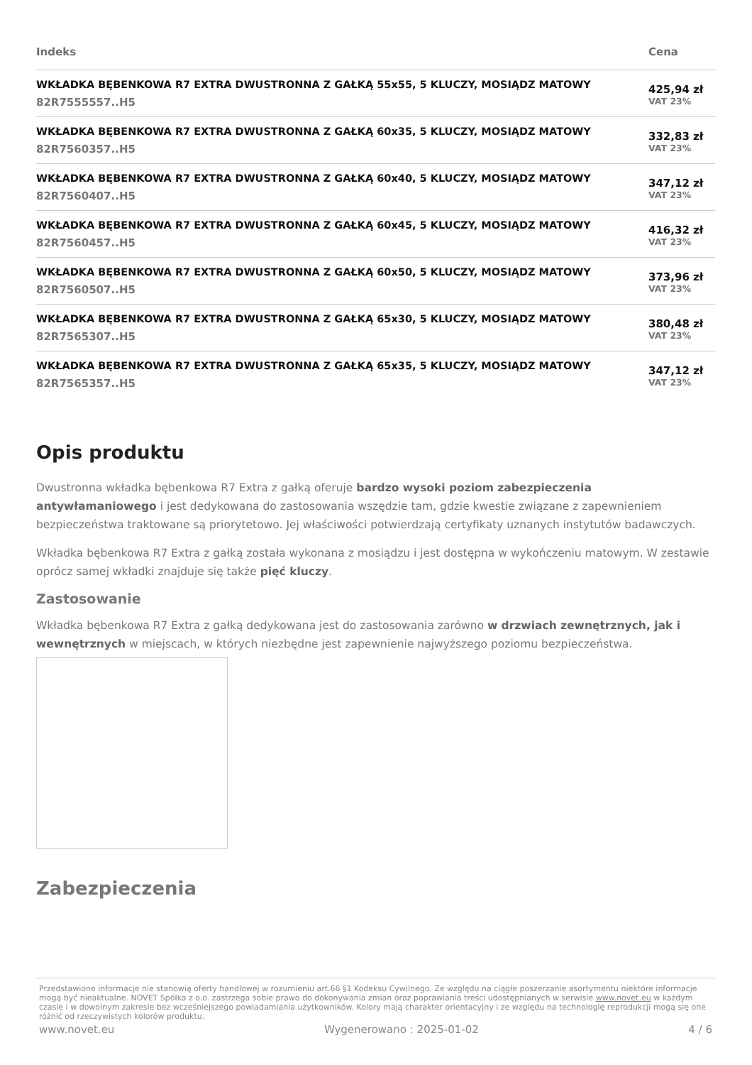| Indeks | Cena |
| --- | --- |
| WKŁADKA BĘBENKOWA R7 EXTRA DWUSTRONNA Z GAŁKĄ 55x55, 5 KLUCZY, MOSIĄDZ MATOWY 82R7555557..H5 | 425,94 zł VAT 23% |
| WKŁADKA BĘBENKOWA R7 EXTRA DWUSTRONNA Z GAŁKĄ 60x35, 5 KLUCZY, MOSIĄDZ MATOWY 82R7560357..H5 | 332,83 zł VAT 23% |
| WKŁADKA BĘBENKOWA R7 EXTRA DWUSTRONNA Z GAŁKĄ 60x40, 5 KLUCZY, MOSIĄDZ MATOWY 82R7560407..H5 | 347,12 zł VAT 23% |
| WKŁADKA BĘBENKOWA R7 EXTRA DWUSTRONNA Z GAŁKĄ 60x45, 5 KLUCZY, MOSIĄDZ MATOWY 82R7560457..H5 | 416,32 zł VAT 23% |
| WKŁADKA BĘBENKOWA R7 EXTRA DWUSTRONNA Z GAŁKĄ 60x50, 5 KLUCZY, MOSIĄDZ MATOWY 82R7560507..H5 | 373,96 zł VAT 23% |
| WKŁADKA BĘBENKOWA R7 EXTRA DWUSTRONNA Z GAŁKĄ 65x30, 5 KLUCZY, MOSIĄDZ MATOWY 82R7565307..H5 | 380,48 zł VAT 23% |
| WKŁADKA BĘBENKOWA R7 EXTRA DWUSTRONNA Z GAŁKĄ 65x35, 5 KLUCZY, MOSIĄDZ MATOWY 82R7565357..H5 | 347,12 zł VAT 23% |
Opis produktu
Dwustronna wkładka bębenkowa R7 Extra z gałką oferuje bardzo wysoki poziom zabezpieczenia antywłamaniowego i jest dedykowana do zastosowania wszędzie tam, gdzie kwestie związane z zapewnieniem bezpieczeństwa traktowane są priorytetowo. Jej właściwości potwierdzają certyfikaty uznanych instytutów badawczych.
Wkładka bębenkowa R7 Extra z gałką została wykonana z mosiądzu i jest dostępna w wykończeniu matowym. W zestawie oprócz samej wkładki znajduje się także pięć kluczy.
Zastosowanie
Wkładka bębenkowa R7 Extra z gałką dedykowana jest do zastosowania zarówno w drzwiach zewnętrznych, jak i wewnętrznych w miejscach, w których niezbędne jest zapewnienie najwyższego poziomu bezpieczeństwa.
Zabezpieczenia
Przedstawione informacje nie stanowią oferty handlowej w rozumieniu art.66 §1 Kodeksu Cywilnego. Ze względu na ciągłe poszerzanie asortymentu niektóre informacje mogą być nieaktualne. NOVET Spółka z o.o. zastrzega sobie prawo do dokonywania zmian oraz poprawiania treści udostępnianych w serwisie www.novet.eu w każdym czasie i w dowolnym zakresie bez wcześniejszego powiadamiania użytkowników. Kolory mają charakter orientacyjny i ze względu na technologię reprodukcji mogą się one różnić od rzeczywistych kolorów produktu.
www.novet.eu Wygenerowano : 2025-01-02 4 / 6